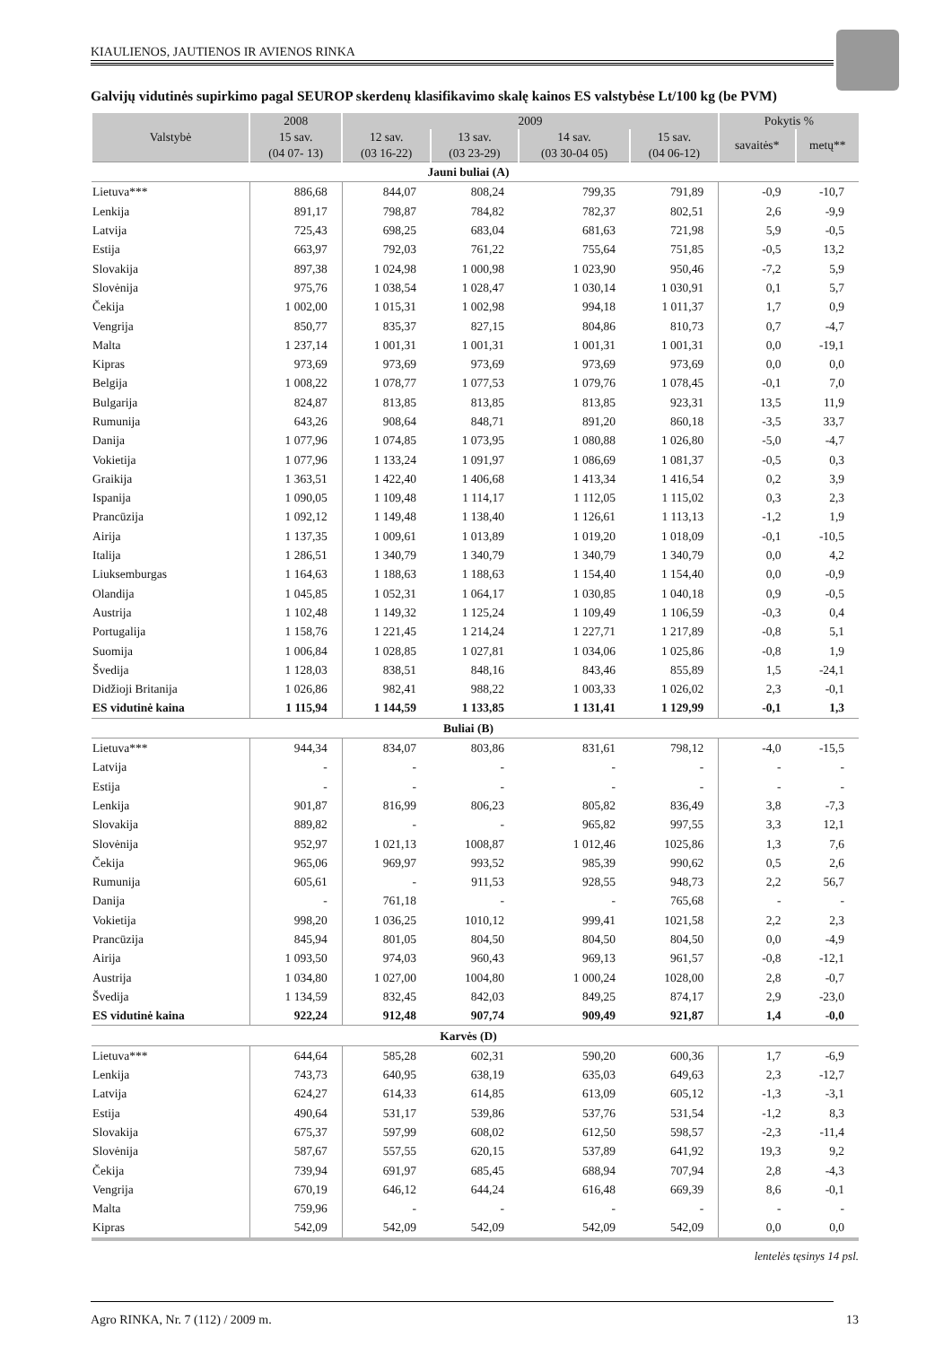KIAULIENOS, JAUTIENOS IR AVIENOS RINKA
Galvijų vidutinės supirkimo pagal SEUROP skerdenų klasifikavimo skalę kainos ES valstybėse Lt/100 kg (be PVM)
| Valstybė | 2008 | 2009 | | | | Pokytis % | |
| --- | --- | --- | --- | --- | --- | --- | --- |
| | 15 sav. (04 07- 13) | 12 sav. (03 16-22) | 13 sav. (03 23-29) | 14 sav. (03 30-04 05) | 15 sav. (04 06-12) | savaitės* | metų** |
| Jauni buliai (A) | | | | | | | |
| Lietuva*** | 886,68 | 844,07 | 808,24 | 799,35 | 791,89 | -0,9 | -10,7 |
| Lenkija | 891,17 | 798,87 | 784,82 | 782,37 | 802,51 | 2,6 | -9,9 |
| Latvija | 725,43 | 698,25 | 683,04 | 681,63 | 721,98 | 5,9 | -0,5 |
| Estija | 663,97 | 792,03 | 761,22 | 755,64 | 751,85 | -0,5 | 13,2 |
| Slovakija | 897,38 | 1 024,98 | 1 000,98 | 1 023,90 | 950,46 | -7,2 | 5,9 |
| Slovėnija | 975,76 | 1 038,54 | 1 028,47 | 1 030,14 | 1 030,91 | 0,1 | 5,7 |
| Čekija | 1 002,00 | 1 015,31 | 1 002,98 | 994,18 | 1 011,37 | 1,7 | 0,9 |
| Vengrija | 850,77 | 835,37 | 827,15 | 804,86 | 810,73 | 0,7 | -4,7 |
| Malta | 1 237,14 | 1 001,31 | 1 001,31 | 1 001,31 | 1 001,31 | 0,0 | -19,1 |
| Kipras | 973,69 | 973,69 | 973,69 | 973,69 | 973,69 | 0,0 | 0,0 |
| Belgija | 1 008,22 | 1 078,77 | 1 077,53 | 1 079,76 | 1 078,45 | -0,1 | 7,0 |
| Bulgarija | 824,87 | 813,85 | 813,85 | 813,85 | 923,31 | 13,5 | 11,9 |
| Rumunija | 643,26 | 908,64 | 848,71 | 891,20 | 860,18 | -3,5 | 33,7 |
| Danija | 1 077,96 | 1 074,85 | 1 073,95 | 1 080,88 | 1 026,80 | -5,0 | -4,7 |
| Vokietija | 1 077,96 | 1 133,24 | 1 091,97 | 1 086,69 | 1 081,37 | -0,5 | 0,3 |
| Graikija | 1 363,51 | 1 422,40 | 1 406,68 | 1 413,34 | 1 416,54 | 0,2 | 3,9 |
| Ispanija | 1 090,05 | 1 109,48 | 1 114,17 | 1 112,05 | 1 115,02 | 0,3 | 2,3 |
| Prancūzija | 1 092,12 | 1 149,48 | 1 138,40 | 1 126,61 | 1 113,13 | -1,2 | 1,9 |
| Airija | 1 137,35 | 1 009,61 | 1 013,89 | 1 019,20 | 1 018,09 | -0,1 | -10,5 |
| Italija | 1 286,51 | 1 340,79 | 1 340,79 | 1 340,79 | 1 340,79 | 0,0 | 4,2 |
| Liuksemburgas | 1 164,63 | 1 188,63 | 1 188,63 | 1 154,40 | 1 154,40 | 0,0 | -0,9 |
| Olandija | 1 045,85 | 1 052,31 | 1 064,17 | 1 030,85 | 1 040,18 | 0,9 | -0,5 |
| Austrija | 1 102,48 | 1 149,32 | 1 125,24 | 1 109,49 | 1 106,59 | -0,3 | 0,4 |
| Portugalija | 1 158,76 | 1 221,45 | 1 214,24 | 1 227,71 | 1 217,89 | -0,8 | 5,1 |
| Suomija | 1 006,84 | 1 028,85 | 1 027,81 | 1 034,06 | 1 025,86 | -0,8 | 1,9 |
| Švedija | 1 128,03 | 838,51 | 848,16 | 843,46 | 855,89 | 1,5 | -24,1 |
| Didžioji Britanija | 1 026,86 | 982,41 | 988,22 | 1 003,33 | 1 026,02 | 2,3 | -0,1 |
| ES vidutinė kaina | 1 115,94 | 1 144,59 | 1 133,85 | 1 131,41 | 1 129,99 | -0,1 | 1,3 |
| Buliai (B) | | | | | | | |
| Lietuva*** | 944,34 | 834,07 | 803,86 | 831,61 | 798,12 | -4,0 | -15,5 |
| Latvija | - | - | - | - | - | - | - |
| Estija | - | - | - | - | - | - | - |
| Lenkija | 901,87 | 816,99 | 806,23 | 805,82 | 836,49 | 3,8 | -7,3 |
| Slovakija | 889,82 | - | - | 965,82 | 997,55 | 3,3 | 12,1 |
| Slovėnija | 952,97 | 1 021,13 | 1008,87 | 1 012,46 | 1025,86 | 1,3 | 7,6 |
| Čekija | 965,06 | 969,97 | 993,52 | 985,39 | 990,62 | 0,5 | 2,6 |
| Rumunija | 605,61 | - | 911,53 | 928,55 | 948,73 | 2,2 | 56,7 |
| Danija | - | 761,18 | - | - | 765,68 | - | - |
| Vokietija | 998,20 | 1 036,25 | 1010,12 | 999,41 | 1021,58 | 2,2 | 2,3 |
| Prancūzija | 845,94 | 801,05 | 804,50 | 804,50 | 804,50 | 0,0 | -4,9 |
| Airija | 1 093,50 | 974,03 | 960,43 | 969,13 | 961,57 | -0,8 | -12,1 |
| Austrija | 1 034,80 | 1 027,00 | 1004,80 | 1 000,24 | 1028,00 | 2,8 | -0,7 |
| Švedija | 1 134,59 | 832,45 | 842,03 | 849,25 | 874,17 | 2,9 | -23,0 |
| ES vidutinė kaina | 922,24 | 912,48 | 907,74 | 909,49 | 921,87 | 1,4 | -0,0 |
| Karvės (D) | | | | | | | |
| Lietuva*** | 644,64 | 585,28 | 602,31 | 590,20 | 600,36 | 1,7 | -6,9 |
| Lenkija | 743,73 | 640,95 | 638,19 | 635,03 | 649,63 | 2,3 | -12,7 |
| Latvija | 624,27 | 614,33 | 614,85 | 613,09 | 605,12 | -1,3 | -3,1 |
| Estija | 490,64 | 531,17 | 539,86 | 537,76 | 531,54 | -1,2 | 8,3 |
| Slovakija | 675,37 | 597,99 | 608,02 | 612,50 | 598,57 | -2,3 | -11,4 |
| Slovėnija | 587,67 | 557,55 | 620,15 | 537,89 | 641,92 | 19,3 | 9,2 |
| Čekija | 739,94 | 691,97 | 685,45 | 688,94 | 707,94 | 2,8 | -4,3 |
| Vengrija | 670,19 | 646,12 | 644,24 | 616,48 | 669,39 | 8,6 | -0,1 |
| Malta | 759,96 | - | - | - | - | - | - |
| Kipras | 542,09 | 542,09 | 542,09 | 542,09 | 542,09 | 0,0 | 0,0 |
lentelės tęsinys 14 psl.
Agro RINKA, Nr. 7 (112) / 2009 m. 13